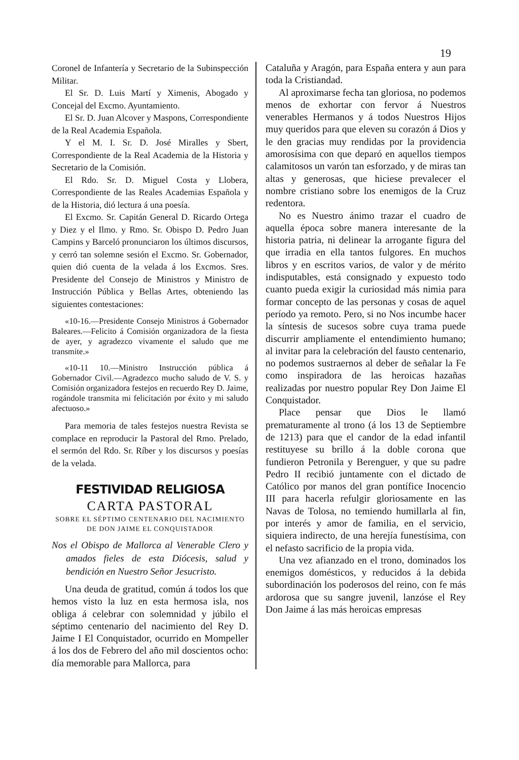19
Coronel de Infantería y Secretario de la Subinspección Militar.
El Sr. D. Luis Martí y Ximenis, Abogado y Concejal del Excmo. Ayuntamiento.
El Sr. D. Juan Alcover y Maspons, Correspondiente de la Real Academia Española.
Y el M. I. Sr. D. José Miralles y Sbert, Correspondiente de la Real Academia de la Historia y Secretario de la Comisión.
El Rdo. Sr. D. Miguel Costa y Llobera, Correspondiente de las Reales Academias Española y de la Historia, dió lectura á una poesía.
El Excmo. Sr. Capitán General D. Ricardo Ortega y Diez y el Ilmo. y Rmo. Sr. Obispo D. Pedro Juan Campins y Barceló pronunciaron los últimos discursos, y cerró tan solemne sesión el Excmo. Sr. Gobernador, quien dió cuenta de la velada á los Excmos. Sres. Presidente del Consejo de Ministros y Ministro de Instrucción Pública y Bellas Artes, obteniendo las siguientes contestaciones:
«10-16.—Presidente Consejo Ministros á Gobernador Baleares.—Felicito á Comisión organizadora de la fiesta de ayer, y agradezco vivamente el saludo que me transmite.»
«10-11 10.—Ministro Instrucción pública á Gobernador Civil.—Agradezco mucho saludo de V. S. y Comisión organizadora festejos en recuerdo Rey D. Jaime, rogándole transmita mi felicitación por éxito y mi saludo afectuoso.»
Para memoria de tales festejos nuestra Revista se complace en reproducir la Pastoral del Rmo. Prelado, el sermón del Rdo. Sr. Ríber y los discursos y poesías de la velada.
FESTIVIDAD RELIGIOSA
CARTA PASTORAL
SOBRE EL SÉPTIMO CENTENARIO DEL NACIMIENTO DE DON JAIME EL CONQUISTADOR
Nos el Obispo de Mallorca al Venerable Clero y amados fieles de esta Diócesis, salud y bendición en Nuestro Señor Jesucristo.
Una deuda de gratitud, común á todos los que hemos visto la luz en esta hermosa isla, nos obliga á celebrar con solemnidad y júbilo el séptimo centenario del nacimiento del Rey D. Jaime I El Conquistador, ocurrido en Mompeller á los dos de Febrero del año mil doscientos ocho: día memorable para Mallorca, para
Cataluña y Aragón, para España entera y aun para toda la Cristiandad.
Al aproximarse fecha tan gloriosa, no podemos menos de exhortar con fervor á Nuestros venerables Hermanos y á todos Nuestros Hijos muy queridos para que eleven su corazón á Dios y le den gracias muy rendidas por la providencia amorosísima con que deparó en aquellos tiempos calamitosos un varón tan esforzado, y de miras tan altas y generosas, que hiciese prevalecer el nombre cristiano sobre los enemigos de la Cruz redentora.
No es Nuestro ánimo trazar el cuadro de aquella época sobre manera interesante de la historia patria, ni delinear la arrogante figura del que irradia en ella tantos fulgores. En muchos libros y en escritos varios, de valor y de mérito indisputables, está consignado y expuesto todo cuanto pueda exigir la curiosidad más nimia para formar concepto de las personas y cosas de aquel período ya remoto. Pero, si no Nos incumbe hacer la síntesis de sucesos sobre cuya trama puede discurrir ampliamente el entendimiento humano; al invitar para la celebración del fausto centenario, no podemos sustraernos al deber de señalar la Fe como inspiradora de las heroicas hazañas realizadas por nuestro popular Rey Don Jaime El Conquistador.
Place pensar que Dios le llamó prematuramente al trono (á los 13 de Septiembre de 1213) para que el candor de la edad infantil restituyese su brillo á la doble corona que fundieron Petronila y Berenguer, y que su padre Pedro II recibió juntamente con el dictado de Católico por manos del gran pontífice Inocencio III para hacerla refulgir gloriosamente en las Navas de Tolosa, no temiendo humillarla al fin, por interés y amor de familia, en el servicio, siquiera indirecto, de una herejía funestísima, con el nefasto sacrificio de la propia vida.
Una vez afianzado en el trono, dominados los enemigos domésticos, y reducidos á la debida subordinación los poderosos del reino, con fe más ardorosa que su sangre juvenil, lanzóse el Rey Don Jaime á las más heroicas empresas